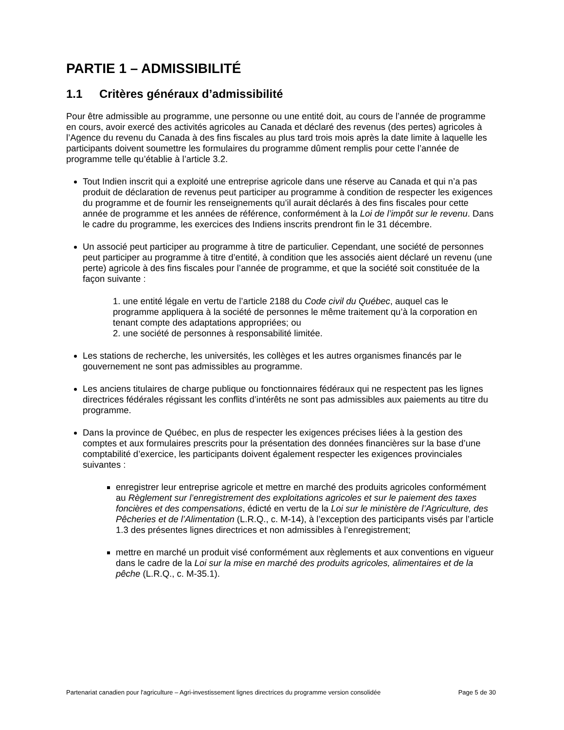PARTIE 1 – ADMISSIBILITÉ
1.1 Critères généraux d’admissibilité
Pour être admissible au programme, une personne ou une entité doit, au cours de l’année de programme en cours, avoir exercé des activités agricoles au Canada et déclaré des revenus (des pertes) agricoles à l’Agence du revenu du Canada à des fins fiscales au plus tard trois mois après la date limite à laquelle les participants doivent soumettre les formulaires du programme dûment remplis pour cette l’année de programme telle qu’établie à l’article 3.2.
Tout Indien inscrit qui a exploité une entreprise agricole dans une réserve au Canada et qui n’a pas produit de déclaration de revenus peut participer au programme à condition de respecter les exigences du programme et de fournir les renseignements qu’il aurait déclarés à des fins fiscales pour cette année de programme et les années de référence, conformément à la Loi de l’impôt sur le revenu. Dans le cadre du programme, les exercices des Indiens inscrits prendront fin le 31 décembre.
Un associé peut participer au programme à titre de particulier. Cependant, une société de personnes peut participer au programme à titre d’entité, à condition que les associés aient déclaré un revenu (une perte) agricole à des fins fiscales pour l’année de programme, et que la société soit constituée de la façon suivante :
1. une entité légale en vertu de l’article 2188 du Code civil du Québec, auquel cas le programme appliquera à la société de personnes le même traitement qu’à la corporation en tenant compte des adaptations appropriées; ou
2. une société de personnes à responsabilité limitée.
Les stations de recherche, les universités, les collèges et les autres organismes financés par le gouvernement ne sont pas admissibles au programme.
Les anciens titulaires de charge publique ou fonctionnaires fédéraux qui ne respectent pas les lignes directrices fédérales régissant les conflits d’intérêts ne sont pas admissibles aux paiements au titre du programme.
Dans la province de Québec, en plus de respecter les exigences précises liées à la gestion des comptes et aux formulaires prescrits pour la présentation des données financières sur la base d’une comptabilité d’exercice, les participants doivent également respecter les exigences provinciales suivantes :
enregistrer leur entreprise agricole et mettre en marché des produits agricoles conformément au Règlement sur l’enregistrement des exploitations agricoles et sur le paiement des taxes foncières et des compensations, édicté en vertu de la Loi sur le ministère de l’Agriculture, des Pêcheries et de l’Alimentation (L.R.Q., c. M-14), à l’exception des participants visés par l’article 1.3 des présentes lignes directrices et non admissibles à l’enregistrement;
mettre en marché un produit visé conformément aux règlements et aux conventions en vigueur dans le cadre de la Loi sur la mise en marché des produits agricoles, alimentaires et de la pêche (L.R.Q., c. M-35.1).
Partenariat canadien pour l'agriculture – Agri-investissement lignes directrices du programme version consolidée Page 5 de 30